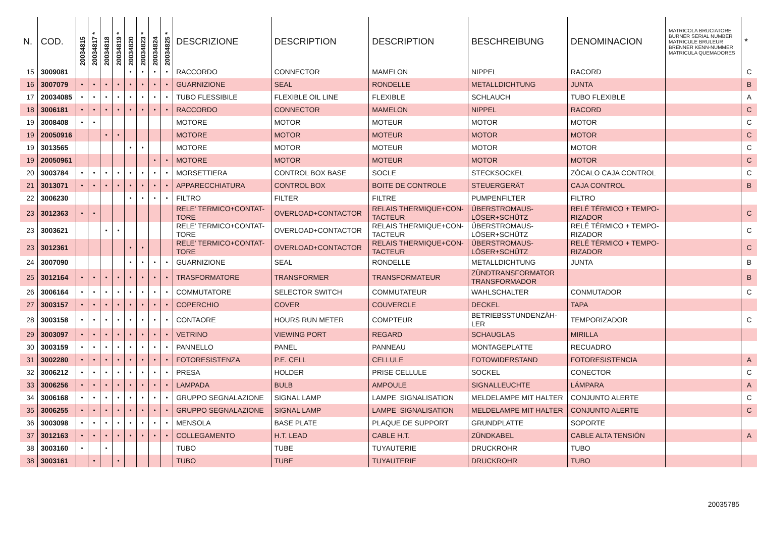| N. | COD. | 20034815 | 20034817 * | 20034818 | 20034819 * | 20034820 | 20034823 * | 20034824 | 20034825 * | DESCRIZIONE | DESCRIPTION | DESCRIPTION | BESCHREIBUNG | DENOMINACION | MATRICOLA BRUCIATORE BURNER SERIAL NUMBER MATRICULE BRULEUR BRENNER KENN-NUMMER MATRICULA QUEMADORES | * |
| --- | --- | --- | --- | --- | --- | --- | --- | --- | --- | --- | --- | --- | --- | --- | --- | --- |
| 15 | 3009081 | | | | | • | • | • | • | RACCORDO | CONNECTOR | MAMELON | NIPPEL | RACORD | | C |
| 16 | 3007079 | • | • | • | • | • | • | • | • | GUARNIZIONE | SEAL | RONDELLE | METALLDICHTUNG | JUNTA | | B |
| 17 | 20034085 | • | • | • | • | • | • | • | • | TUBO FLESSIBILE | FLEXIBLE OIL LINE | FLEXIBLE | SCHLAUCH | TUBO FLEXIBLE | | A |
| 18 | 3006181 | • | • | • | • | • | • | • | • | RACCORDO | CONNECTOR | MAMELON | NIPPEL | RACORD | | C |
| 19 | 3008408 | • | • | | | | | | | MOTORE | MOTOR | MOTEUR | MOTOR | MOTOR | | C |
| 19 | 20050916 | | | • | • | | | | | MOTORE | MOTOR | MOTEUR | MOTOR | MOTOR | | C |
| 19 | 3013565 | | | | | • | • | | | MOTORE | MOTOR | MOTEUR | MOTOR | MOTOR | | C |
| 19 | 20050961 | | | | | | | • | • | MOTORE | MOTOR | MOTEUR | MOTOR | MOTOR | | C |
| 20 | 3003784 | • | • | • | • | • | • | • | • | MORSETTIERA | CONTROL BOX BASE | SOCLE | STECKSOCKEL | ZÓCALO CAJA CONTROL | | C |
| 21 | 3013071 | • | • | • | • | • | • | • | • | APPARECCHIATURA | CONTROL BOX | BOITE DE CONTROLE | STEUERGERÄT | CAJA CONTROL | | B |
| 22 | 3006230 | | | | | • | • | • | • | FILTRO | FILTER | FILTRE | PUMPENFILTER | FILTRO | | |
| 23 | 3012363 | • | • | | | | | | | RELE' TERMICO+CONTAT- TORE | OVERLOAD+CONTACTOR | RELAIS THERMIQUE+CON- TACTEUR | ÜBERSTROMAUS- LÖSER+SCHÜTZ | RELÉ TÉRMICO + TEMPO- RIZADOR | | C |
| 23 | 3003621 | | | • | • | | | | | RELE' TERMICO+CONTAT- TORE | OVERLOAD+CONTACTOR | RELAIS THERMIQUE+CON- TACTEUR | ÜBERSTROMAUS- LÖSER+SCHÜTZ | RELÉ TÉRMICO + TEMPO- RIZADOR | | C |
| 23 | 3012361 | | | | | • | • | | | RELE' TERMICO+CONTAT- TORE | OVERLOAD+CONTACTOR | RELAIS THERMIQUE+CON- TACTEUR | ÜBERSTROMAUS- LÖSER+SCHÜTZ | RELÉ TÉRMICO + TEMPO- RIZADOR | | C |
| 24 | 3007090 | | | | | • | • | • | • | GUARNIZIONE | SEAL | RONDELLE | METALLDICHTUNG | JUNTA | | B |
| 25 | 3012164 | • | • | • | • | • | • | • | • | TRASFORMATORE | TRANSFORMER | TRANSFORMATEUR | ZÜNDTRANSFORMATOR TRANSFORMADOR | | | B |
| 26 | 3006164 | • | • | • | • | • | • | • | • | COMMUTATORE | SELECTOR SWITCH | COMMUTATEUR | WAHLSCHALTER | CONMUTADOR | | C |
| 27 | 3003157 | • | • | • | • | • | • | • | • | COPERCHIO | COVER | COUVERCLE | DECKEL | TAPA | | |
| 28 | 3003158 | • | • | • | • | • | • | • | • | CONTAORE | HOURS RUN METER | COMPTEUR | BETRIEBSSTUNDENZÄH- LER | TEMPORIZADOR | | C |
| 29 | 3003097 | • | • | • | • | • | • | • | • | VETRINO | VIEWING PORT | REGARD | SCHAUGLAS | MIRILLA | | |
| 30 | 3003159 | • | • | • | • | • | • | • | • | PANNELLO | PANEL | PANNEAU | MONTAGEPLATTE | RECUADRO | | |
| 31 | 3002280 | • | • | • | • | • | • | • | • | FOTORESISTENZA | P.E. CELL | CELLULE | FOTOWIDERSTAND | FOTORESISTENCIA | | A |
| 32 | 3006212 | • | • | • | • | • | • | • | • | PRESA | HOLDER | PRISE CELLULE | SOCKEL | CONECTOR | | C |
| 33 | 3006256 | • | • | • | • | • | • | • | • | LAMPADA | BULB | AMPOULE | SIGNALLEUCHTE | LÁMPARA | | A |
| 34 | 3006168 | • | • | • | • | • | • | • | • | GRUPPO SEGNALAZIONE | SIGNAL LAMP | LAMPE SIGNALISATION | MELDELAMPE MIT HALTER | CONJUNTO ALERTE | | C |
| 35 | 3006255 | • | • | • | • | • | • | • | • | GRUPPO SEGNALAZIONE | SIGNAL LAMP | LAMPE SIGNALISATION | MELDELAMPE MIT HALTER | CONJUNTO ALERTE | | C |
| 36 | 3003098 | • | • | • | • | • | • | • | • | MENSOLA | BASE PLATE | PLAQUE DE SUPPORT | GRUNDPLATTE | SOPORTE | | |
| 37 | 3012163 | • | • | • | • | • | • | • | • | COLLEGAMENTO | H.T. LEAD | CABLE H.T. | ZÜNDKABEL | CABLE ALTA TENSIÓN | | A |
| 38 | 3003160 | • | | • | | | | | | TUBO | TUBE | TUYAUTERIE | DRUCKROHR | TUBO | | |
| 38 | 3003161 | | • | | • | | | | | TUBO | TUBE | TUYAUTERIE | DRUCKROHR | TUBO | | |
20035785